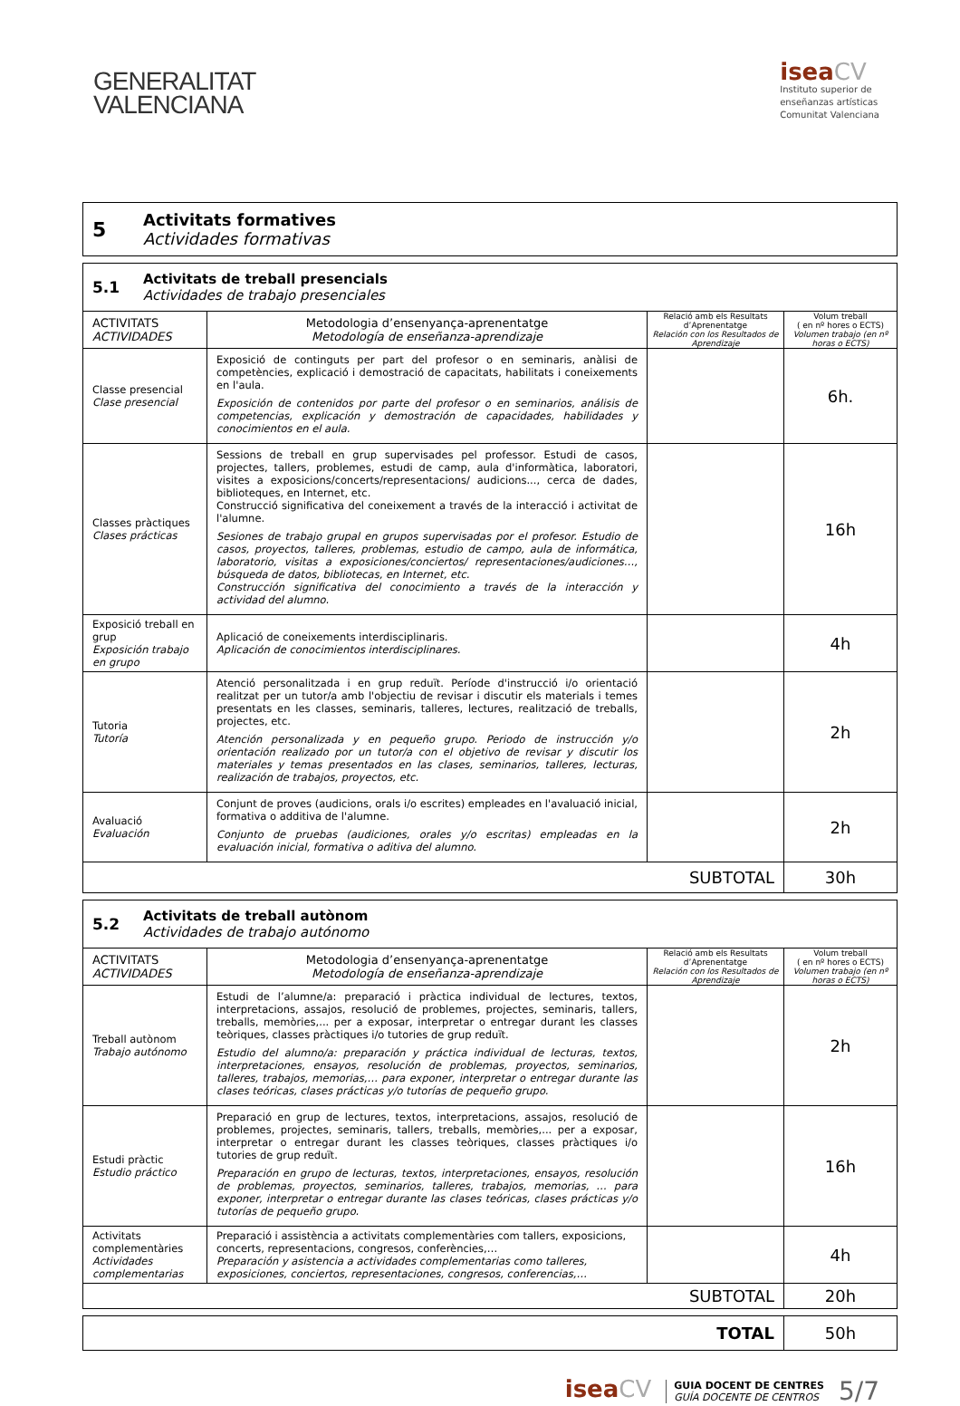GENERALITAT
VALENCIANA
isea CV
Instituto superior de
enseñanzas artísticas
Comunitat Valenciana
5
Activitats formatives
Actividades formativas
5.1
Activitats de treball presencials
Actividades de trabajo presenciales
| ACTIVITATS ACTIVIDADES | Metodologia d’ensenyança-aprenentatge Metodología de enseñanza-aprendizaje | Relació amb els Resultats d’Aprenentatge Relación con los Resultados de Aprendizaje | Volum treball ( en nº hores o ECTS) Volumen trabajo (en nº horas o ECTS) |
| --- | --- | --- | --- |
| Classe presencial Clase presencial | Exposició de continguts per part del profesor o en seminaris, anàlisi de competències, explicació i demostració de capacitats, habilitats i coneixements en l'aula. Exposición de contenidos por parte del profesor o en seminarios, análisis de competencias, explicación y demostración de capacidades, habilidades y conocimientos en el aula. | | 6h. |
| Classes pràctiques Clases prácticas | Sessions de treball en grup supervisades pel professor. Estudi de casos, projectes, tallers, problemes, estudi de camp, aula d'informàtica, laboratori, visites a exposicions/concerts/representacions/ audicions..., cerca de dades, biblioteques, en Internet, etc. Construcció significativa del coneixement a través de la interacció i activitat de l'alumne. Sesiones de trabajo grupal en grupos supervisadas por el profesor. Estudio de casos, proyectos, talleres, problemas, estudio de campo, aula de informática, laboratorio, visitas a exposiciones/conciertos/ representaciones/audiciones…, búsqueda de datos, bibliotecas, en Internet, etc. Construcción significativa del conocimiento a través de la interacción y actividad del alumno. | | 16h |
| Exposició treball en grup Exposición trabajo en grupo | Aplicació de coneixements interdisciplinaris. Aplicación de conocimientos interdisciplinares. | | 4h |
| Tutoria Tutoría | Atenció personalitzada i en grup reduït. Període d'instrucció i/o orientació realitzat per un tutor/a amb l'objectiu de revisar i discutir els materials i temes presentats en les classes, seminaris, talleres, lectures, realització de treballs, projectes, etc. Atención personalizada y en pequeño grupo. Periodo de instrucción y/o orientación realizado por un tutor/a con el objetivo de revisar y discutir los materiales y temas presentados en las clases, seminarios, talleres, lecturas, realización de trabajos, proyectos, etc. | | 2h |
| Avaluació Evaluación | Conjunt de proves (audicions, orals i/o escrites) empleades en l'avaluació inicial, formativa o additiva de l'alumne. Conjunto de pruebas (audiciones, orales y/o escritas) empleadas en la evaluación inicial, formativa o aditiva del alumno. | | 2h |
| SUBTOTAL | | | 30h |
5.2
Activitats de treball autònom
Actividades de trabajo autónomo
| ACTIVITATS ACTIVIDADES | Metodologia d’ensenyança-aprenentatge Metodología de enseñanza-aprendizaje | Relació amb els Resultats d’Aprenentatge Relación con los Resultados de Aprendizaje | Volum treball ( en nº hores o ECTS) Volumen trabajo (en nº horas o ECTS) |
| --- | --- | --- | --- |
| Treball autònom Trabajo autónomo | Estudi de l’alumne/a: preparació i pràctica individual de lectures, textos, interpretacions, assajos, resolució de problemes, projectes, seminaris, tallers, treballs, memòries,... per a exposar, interpretar o entregar durant les classes teòriques, classes pràctiques i/o tutories de grup reduït. Estudio del alumno/a: preparación y práctica individual de lecturas, textos, interpretaciones, ensayos, resolución de problemas, proyectos, seminarios, talleres, trabajos, memorias,… para exponer, interpretar o entregar durante las clases teóricas, clases prácticas y/o tutorías de pequeño grupo. | | 2h |
| Estudi pràctic Estudio práctico | Preparació en grup de lectures, textos, interpretacions, assajos, resolució de problemes, projectes, seminaris, tallers, treballs, memòries,... per a exposar, interpretar o entregar durant les classes teòriques, classes pràctiques i/o tutories de grup reduït. Preparación en grupo de lecturas, textos, interpretaciones, ensayos, resolución de problemas, proyectos, seminarios, talleres, trabajos, memorias, … para exponer, interpretar o entregar durante las clases teóricas, clases prácticas y/o tutorías de pequeño grupo. | | 16h |
| Activitats complementàries Actividades complementarias | Preparació i assistència a activitats complementàries com tallers, exposicions, concerts, representacions, congresos, conferències,… Preparación y asistencia a actividades complementarias como talleres, exposiciones, conciertos, representaciones, congresos, conferencias,… | | 4h |
| SUBTOTAL | | | 20h |
| TOTAL | 50h |
isea CV
GUIA DOCENT DE CENTRES
GUÍA DOCENTE DE CENTROS
5/7